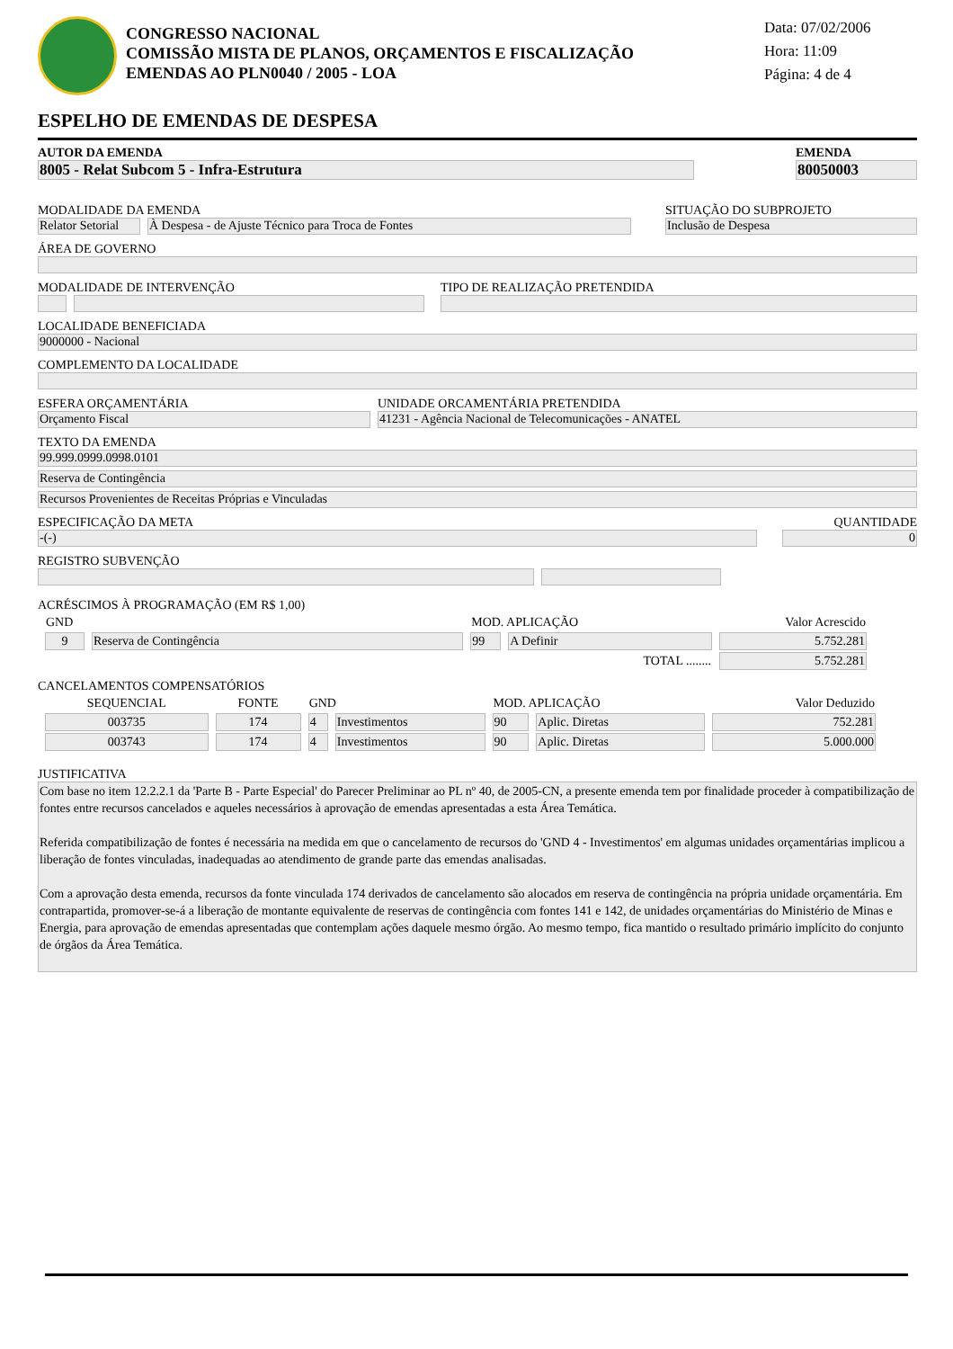CONGRESSO NACIONAL
COMISSÃO MISTA DE PLANOS, ORÇAMENTOS E FISCALIZAÇÃO
EMENDAS AO PLN0040 / 2005 - LOA
Data: 07/02/2006
Hora: 11:09
Página: 4 de 4
ESPELHO DE EMENDAS DE DESPESA
AUTOR DA EMENDA
8005 - Relat Subcom 5 - Infra-Estrutura
EMENDA
80050003
MODALIDADE DA EMENDA
Relator Setorial
À Despesa - de Ajuste Técnico para Troca de Fontes
SITUAÇÃO DO SUBPROJETO
Inclusão de Despesa
ÁREA DE GOVERNO
MODALIDADE DE INTERVENÇÃO
TIPO DE REALIZAÇÃO PRETENDIDA
LOCALIDADE BENEFICIADA
9000000 - Nacional
COMPLEMENTO DA LOCALIDADE
ESFERA ORÇAMENTÁRIA
Orçamento Fiscal
UNIDADE ORCAMENTÁRIA PRETENDIDA
41231 - Agência Nacional de Telecomunicações - ANATEL
TEXTO DA EMENDA
99.999.0999.0998.0101
Reserva de Contingência
Recursos Provenientes de Receitas Próprias e Vinculadas
ESPECIFICAÇÃO DA META
-(-)
QUANTIDADE
0
REGISTRO SUBVENÇÃO
ACRÉSCIMOS À PROGRAMAÇÃO (EM R$ 1,00)
| GND | | MOD. APLICAÇÃO | | Valor Acrescido |
| --- | --- | --- | --- | --- |
| 9 | Reserva de Contingência | 99 | A Definir | 5.752.281 |
| TOTAL ........ | | | | 5.752.281 |
CANCELAMENTOS COMPENSATÓRIOS
| SEQUENCIAL | FONTE | GND | | MOD. APLICAÇÃO | | Valor Deduzido |
| --- | --- | --- | --- | --- | --- | --- |
| 003735 | 174 | 4 | Investimentos | 90 | Aplic. Diretas | 752.281 |
| 003743 | 174 | 4 | Investimentos | 90 | Aplic. Diretas | 5.000.000 |
JUSTIFICATIVA
Com base no item 12.2.2.1 da 'Parte B - Parte Especial' do Parecer Preliminar ao PL nº 40, de 2005-CN, a presente emenda tem por finalidade proceder à compatibilização de fontes entre recursos cancelados e aqueles necessários à aprovação de emendas apresentadas a esta Área Temática.
Referida compatibilização de fontes é necessária na medida em que o cancelamento de recursos do 'GND 4 - Investimentos' em algumas unidades orçamentárias implicou a liberação de fontes vinculadas, inadequadas ao atendimento de grande parte das emendas analisadas.
Com a aprovação desta emenda, recursos da fonte vinculada 174 derivados de cancelamento são alocados em reserva de contingência na própria unidade orçamentária. Em contrapartida, promover-se-á a liberação de montante equivalente de reservas de contingência com fontes 141 e 142, de unidades orçamentárias do Ministério de Minas e Energia, para aprovação de emendas apresentadas que contemplam ações daquele mesmo órgão. Ao mesmo tempo, fica mantido o resultado primário implícito do conjunto de órgãos da Área Temática.